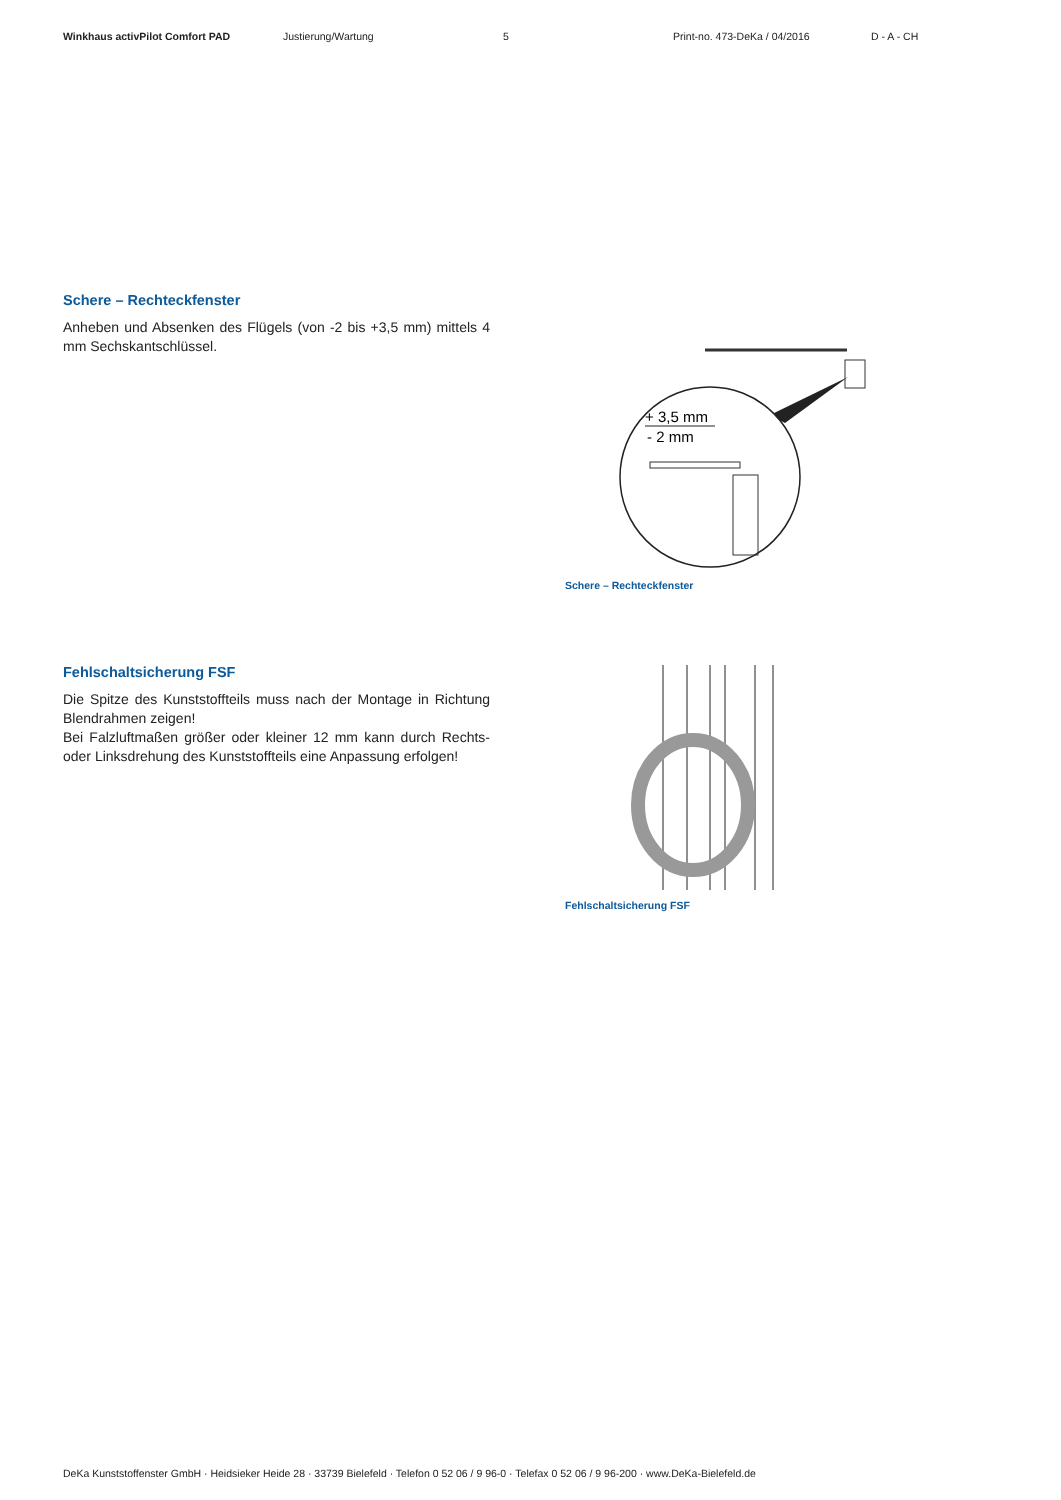Winkhaus activPilot Comfort PAD Justierung/Wartung 5 Print-no. 473-DeKa / 04/2016 D - A - CH
Schere – Rechteckfenster
Anheben und Absenken des Flügels (von -2 bis +3,5 mm) mit­tels 4 mm Sechskantschlüssel.
+ 3,5 mm
- 2 mm
Schere – Rechteckfenster
Fehlschaltsicherung FSF
Die Spitze des Kunststoffteils muss nach der Montage in Richtung Blendrahmen zeigen!
Bei Falzluftmaßen größer oder kleiner 12 mm kann durch Rechts- oder Linksdrehung des Kunststoffteils eine Anpassung erfolgen!
Fehlschaltsicherung FSF
DeKa Kunststoffenster GmbH · Heidsieker Heide 28 · 33739 Bielefeld · Telefon 0 52 06 / 9 96-0 · Telefax 0 52 06 / 9 96-200 · www.DeKa-Bielefeld.de